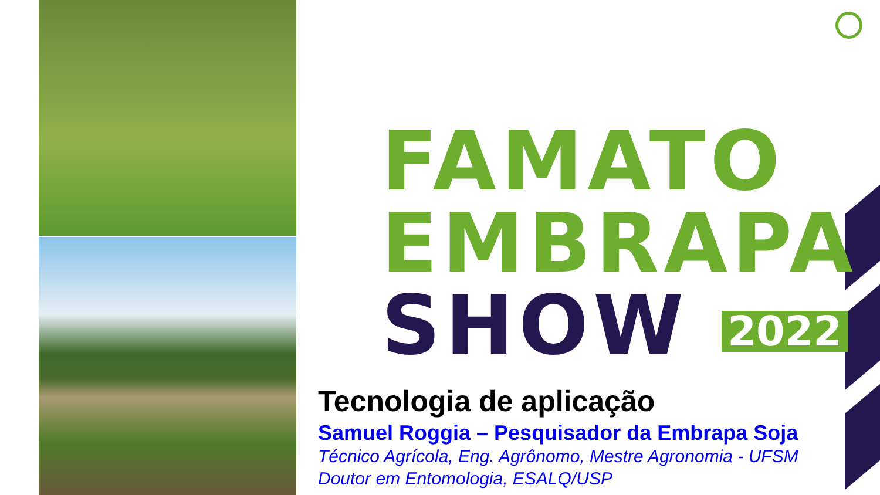FAMATO
EMBRAPA
SHOW 2022
Tecnologia de aplicação
Samuel Roggia – Pesquisador da Embrapa Soja
Técnico Agrícola, Eng. Agrônomo, Mestre Agronomia - UFSM
Doutor em Entomologia, ESALQ/USP